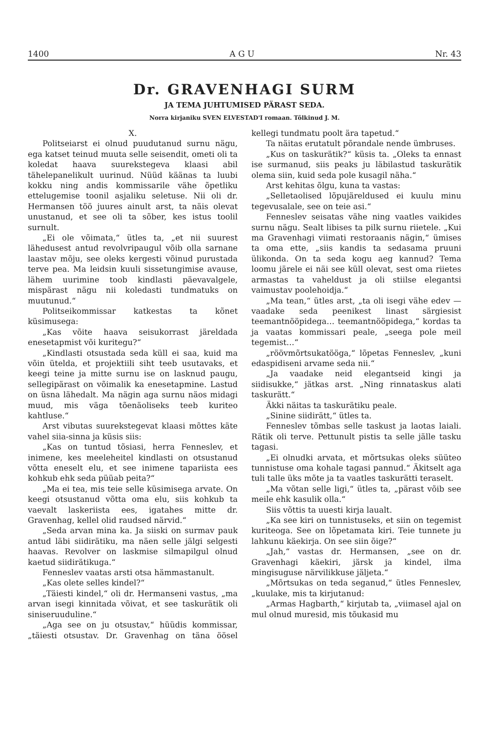1400 A G U Nr. 43
Dr. GRAVENHAGI SURM
JA TEMA JUHTUMISED PÄRAST SEDA.
Norra kirjaniku SVEN ELVESTAD'I romaan. Tõlkinud J. M.
X.
Politseiarst ei olnud puudutanud surnu nägu, ega katset teinud muuta selle seisendit, ometi oli ta koledat haava suurekstegeva klaasi abil tähelepanelikult uurinud. Nüüd käänas ta luubi kokku ning andis kommissarile vähe õpetliku ettelugemise toonil asjaliku seletuse. Nii oli dr. Hermansen töö juures ainult arst, ta näis olevat unustanud, et see oli ta sõber, kes istus toolil surnult.
„Ei ole võimata,“ ütles ta, „et nii suurest lähedusest antud revolvripaugul võib olla sarnane laastav mõju, see oleks kergesti võinud purustada terve pea. Ma leidsin kuuli sissetungimise avause, lähem uurimine toob kindlasti päevavalgele, mispärast nägu nii koledasti tundmatuks on muutunud.“
Politseikommissar katkestas ta kõnet küsimusega:
„Kas võite haava seisukorrast järeldada enesetapmist või kuritegu?“
„Kindlasti otsustada seda küll ei saa, kuid ma võin ütelda, et projektiili siht teeb usutavaks, et keegi teine ja mitte surnu ise on lasknud paugu, sellegipärast on võimalik ka enesetapmine. Lastud on üsna lähedalt. Ma nägin aga surnu näos midagi muud, mis väga tõenäoliseks teeb kuriteo kahtluse.“
Arst vibutas suurekstegevat klaasi mõttes käte vahel siia-sinna ja küsis siis:
„Kas on tuntud tõsiasi, herra Fenneslev, et inimene, kes meeleheitel kindlasti on otsustanud võtta eneselt elu, et see inimene tapariista ees kohkub ehk seda püüab peita?“
„Ma ei tea, mis teie selle küsimisega arvate. On keegi otsustanud võtta oma elu, siis kohkub ta vaevalt laskeriista ees, igatahes mitte dr. Gravenhag, kellel olid raudsed närvid.“
„Seda arvan mina ka. Ja siiski on surmav pauk antud läbi siidirätiku, ma näen selle jälgi selgesti haavas. Revolver on laskmise silmapilgul olnud kaetud siidirätikuga.“
Fenneslev vaatas arsti otsa hämmastanult.
„Kas olete selles kindel?“
„Täiesti kindel,“ oli dr. Hermanseni vastus, „ma arvan isegi kinnitada võivat, et see taskurätik oli siniseruuduline.“
„Aga see on ju otsustav,“ hüüdis kommissar, „täiesti otsustav. Dr. Gravenhag on täna öösel kellegi tundmatu poolt ära tapetud.“
Ta näitas erutatult põrandale nende ümbruses.
„Kus on taskurätik?“ küsis ta. „Oleks ta ennast ise surmanud, siis peaks ju läbilastud taskurätik olema siin, kuid seda pole kusagil näha.“
Arst kehitas õlgu, kuna ta vastas:
„Selletaolised lõpujäreldused ei kuulu minu tegevusalale, see on teie asi.“
Fenneslev seisatas vähe ning vaatles vaikides surnu nägu. Sealt libises ta pilk surnu riietele. „Kui ma Gravenhagi viimati restoraanis nägin,“ ümises ta oma ette, „siis kandis ta sedasama pruuni ülikonda. On ta seda kogu aeg kannud? Tema loomu järele ei näi see küll olevat, sest oma riietes armastas ta vaheldust ja oli stiilse elegantsi vaimustav poolehoidja.“
„Ma tean,“ ütles arst, „ta oli isegi vähe edev — vaadake seda peenikest linast särgiesist teemantnööpidega… teemantnööpidega,“ kordas ta ja vaatas kommissari peale, „seega pole meil tegemist…“
„röövmõrtsukatööga,“ lõpetas Fenneslev, „kuni edaspidiseni arvame seda nii.“
„Ja vaadake neid elegantseid kingi ja siidisukke,“ jätkas arst. „Ning rinnataskus alati taskurätt.“
Äkki näitas ta taskurätiku peale.
„Sinine siidirätt,“ ütles ta.
Fenneslev tõmbas selle taskust ja laotas laiali. Rätik oli terve. Pettunult pistis ta selle jälle tasku tagasi.
„Ei olnudki arvata, et mõrtsukas oleks süüteo tunnistuse oma kohale tagasi pannud.“ Äkitselt aga tuli talle üks mõte ja ta vaatles taskurätti teraselt.
„Ma võtan selle ligi,“ ütles ta, „pärast võib see meile ehk kasulik olla.“
Siis võttis ta uuesti kirja laualt.
„Ka see kiri on tunnistuseks, et siin on tegemist kuriteoga. See on lõpetamata kiri. Teie tunnete ju lahkunu käekirja. On see siin õige?“
„Jah,“ vastas dr. Hermansen, „see on dr. Gravenhagi käekiri, järsk ja kindel, ilma mingisuguse närvilikkuse jäljeta.“
„Mõrtsukas on teda seganud,“ ütles Fenneslev, „kuulake, mis ta kirjutanud:
„Armas Hagbarth,“ kirjutab ta, „viimasel ajal on mul olnud muresid, mis tõukasid mu